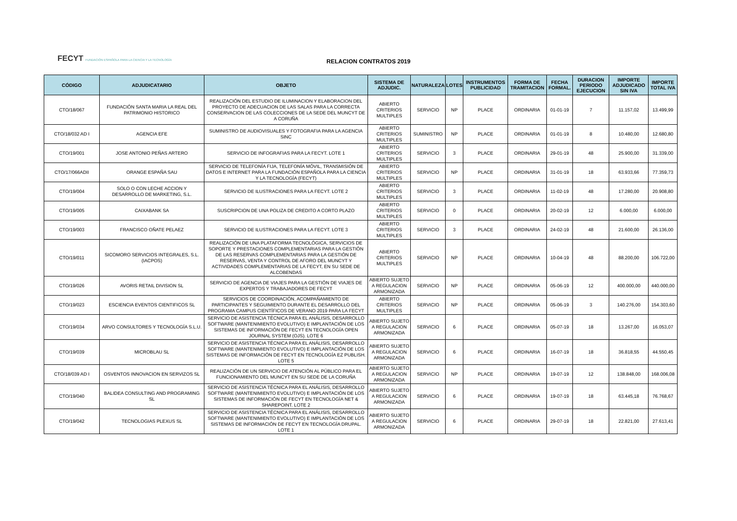FECYT FUNDACIÓN ESPAÑOLA PARA LA CIENCIA Y LA TECNOLOGÍA
RELACION CONTRATOS 2019
| CÓDIGO | ADJUDICATARIO | OBJETO | SISTEMA DE ADJUDIC. | NATURALEZA | LOTES | INSTRUMENTOS PUBLICIDAD | FORMA DE TRAMITACION | FECHA FORMAL. | DURACION PERIODO EJECUCION | IMPORTE ADJUDICADO SIN IVA | IMPORTE TOTAL IVA |
| --- | --- | --- | --- | --- | --- | --- | --- | --- | --- | --- | --- |
| CTO/18/067 | FUNDACIÓN SANTA MARIA LA REAL DEL PATRIMONIO HISTORICO | REALIZACIÓN DEL ESTUDIO DE ILUMINACION Y ELABORACION DEL PROYECTO DE ADECUACION DE LAS SALAS PARA LA CORRECTA CONSERVACION DE LAS COLECCIONES DE LA SEDE DEL MUNCYT DE A CORUÑA | ABIERTO CRITERIOS MULTIPLES | SERVICIO | NP | PLACE | ORDINARIA | 01-01-19 | 7 | 11.157,02 | 13.499,99 |
| CTO/18/032 AD I | AGENCIA EFE | SUMINISTRO DE AUDIOVISUALES Y FOTOGRAFIA PARA LA AGENCIA SINC | ABIERTO CRITERIOS MULTIPLES | SUMINISTRO | NP | PLACE | ORDINARIA | 01-01-19 | 8 | 10.480,00 | 12.680,80 |
| CTO/19/001 | JOSE ANTONIO PEÑAS ARTERO | SERVICIO DE INFOGRAFIAS PARA LA FECYT. LOTE 1 | ABIERTO CRITERIOS MULTIPLES | SERVICIO | 3 | PLACE | ORDINARIA | 29-01-19 | 48 | 25.900,00 | 31.339,00 |
| CTO/17/066ADII | ORANGE ESPAÑA SAU | SERVICIO DE TELEFONÍA FIJA, TELEFONÍA MÓVIL, TRANSMISIÓN DE DATOS E INTERNET PARA LA FUNDACIÓN ESPAÑOLA PARA LA CIENCIA Y LA TECNOLOGÍA (FECYT) | ABIERTO CRITERIOS MULTIPLES | SERVICIO | NP | PLACE | ORDINARIA | 31-01-19 | 18 | 63.933,66 | 77.359,73 |
| CTO/19/004 | SOLO O CON LECHE ACCION Y DESARROLLO DE MARKETING, S.L. | SERVICIO DE ILUSTRACIONES PARA LA FECYT. LOTE 2 | ABIERTO CRITERIOS MULTIPLES | SERVICIO | 3 | PLACE | ORDINARIA | 11-02-19 | 48 | 17.280,00 | 20.908,80 |
| CTO/19/005 | CAIXABANK SA | SUSCRIPCION DE UNA POLIZA DE CREDITO A CORTO PLAZO | ABIERTO CRITERIOS MULTIPLES | SERVICIO | 0 | PLACE | ORDINARIA | 20-02-19 | 12 | 6.000,00 | 6.000,00 |
| CTO/19/003 | FRANCISCO OÑATE PELAEZ | SERVICIO DE ILUSTRACIONES PARA LA FECYT. LOTE 3 | ABIERTO CRITERIOS MULTIPLES | SERVICIO | 3 | PLACE | ORDINARIA | 24-02-19 | 48 | 21.600,00 | 26.136,00 |
| CTO/19/011 | SICOMORO SERVICIOS INTEGRALES, S.L. (IACPOS) | REALIZACIÓN DE UNA PLATAFORMA TECNOLÓGICA, SERVICIOS DE SOPORTE Y PRESTACIONES COMPLEMENTARIAS PARA LA GESTIÓN DE LAS RESERVAS COMPLEMENTARIAS PARA LA GESTIÓN DE RESERVAS, VENTA Y CONTROL DE AFORO DEL MUNCYT Y ACTIVIDADES COMPLEMENTARIAS DE LA FECYT, EN SU SEDE DE ALCOBENDAS | ABIERTO CRITERIOS MULTIPLES | SERVICIO | NP | PLACE | ORDINARIA | 10-04-19 | 48 | 88.200,00 | 106.722,00 |
| CTO/19/026 | AVORIS RETAIL DIVISION SL | SERVICIO DE AGENCIA DE VIAJES PARA LA GESTIÓN DE VIAJES DE EXPERTOS Y TRABAJADORES DE FECYT | ABIERTO SUJETO A REGULACION ARMONIZADA | SERVICIO | NP | PLACE | ORDINARIA | 05-06-19 | 12 | 400.000,00 | 440.000,00 |
| CTO/19/023 | ESCIENCIA EVENTOS CIENTIFICOS SL | SERVICIOS DE COORDINACIÓN, ACOMPAÑAMIENTO DE PARTICIPANTES Y SEGUIMIENTO DURANTE EL DESARROLLO DEL PROGRAMA CAMPUS CIENTÍFICOS DE VERANO 2019 PARA LA FECYT | ABIERTO CRITERIOS MULTIPLES | SERVICIO | NP | PLACE | ORDINARIA | 05-06-19 | 3 | 140.276,00 | 154.303,60 |
| CTO/19/034 | ARVO CONSULTORES Y TECNOLOGÍA S.L.U. | SERVICIO DE ASISTENCIA TÉCNICA PARA EL ANÁLISIS, DESARROLLO SOFTWARE (MANTENIMIENTO EVOLUTIVO) E IMPLANTACIÓN DE LOS SISTEMAS DE INFORMACIÓN DE FECYT EN TECNOLOGÍA OPEN JOURNAL SYSTEM (OJS). LOTE 6 | ABIERTO SUJETO A REGULACION ARMONIZADA | SERVICIO | 6 | PLACE | ORDINARIA | 05-07-19 | 18 | 13.267,00 | 16.053,07 |
| CTO/19/039 | MICROBLAU SL | SERVICIO DE ASISTENCIA TÉCNICA PARA EL ANÁLISIS, DESARROLLO SOFTWARE (MANTENIMIENTO EVOLUTIVO) E IMPLANTACIÓN DE LOS SISTEMAS DE INFORMACIÓN DE FECYT EN TECNOLOGÍA EZ PUBLISH. LOTE 5 | ABIERTO SUJETO A REGULACION ARMONIZADA | SERVICIO | 6 | PLACE | ORDINARIA | 16-07-19 | 18 | 36.818,55 | 44.550,45 |
| CTO/18/039 AD I | OSVENTOS INNOVACION EN SERVIZOS SL | REALIZACIÓN DE UN SERVICIO DE ATENCIÓN AL PÚBLICO PARA EL FUNCIONAMIENTO DEL MUNCYT EN SU SEDE DE LA CORUÑA | ABIERTO SUJETO A REGULACION ARMONIZADA | SERVICIO | NP | PLACE | ORDINARIA | 19-07-19 | 12 | 138.848,00 | 168.006,08 |
| CTO/19/040 | BALIDEA CONSULTING AND PROGRAMING SL | SERVICIO DE ASISTENCIA TÉCNICA PARA EL ANÁLISIS, DESARROLLO SOFTWARE (MANTENIMIENTO EVOLUTIVO) E IMPLANTACIÓN DE LOS SISTEMAS DE INFORMACIÓN DE FECYT EN TECNOLOGÍA NET & SHAREPOINT. LOTE 2 | ABIERTO SUJETO A REGULACION ARMONIZADA | SERVICIO | 6 | PLACE | ORDINARIA | 19-07-19 | 18 | 63.445,18 | 76.768,67 |
| CTO/19/042 | TECNOLOGIAS PLEXUS SL | SERVICIO DE ASISTENCIA TÉCNICA PARA EL ANÁLISIS, DESARROLLO SOFTWARE (MANTENIMIENTO EVOLUTIVO) E IMPLANTACIÓN DE LOS SISTEMAS DE INFORMACIÓN DE FECYT EN TECNOLOGÍA DRUPAL. LOTE 1 | ABIERTO SUJETO A REGULACION ARMONIZADA | SERVICIO | 6 | PLACE | ORDINARIA | 29-07-19 | 18 | 22.821,00 | 27.613,41 |